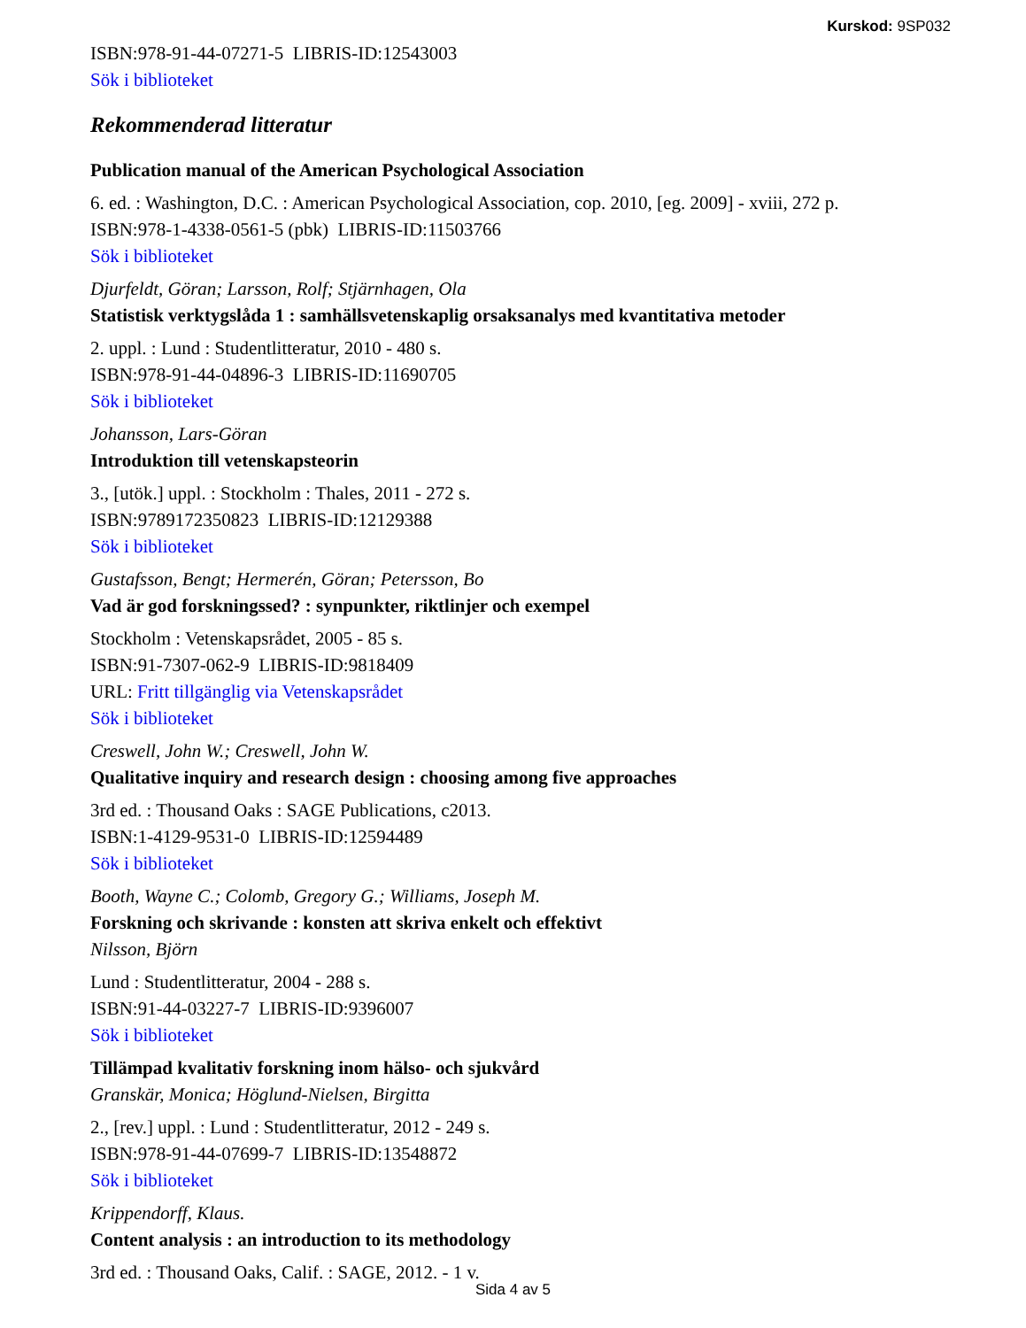Kurskod: 9SP032
ISBN:978-91-44-07271-5 LIBRIS-ID:12543003
Sök i biblioteket
Rekommenderad litteratur
Publication manual of the American Psychological Association
6. ed. : Washington, D.C. : American Psychological Association, cop. 2010, [eg. 2009] - xviii, 272 p.
ISBN:978-1-4338-0561-5 (pbk) LIBRIS-ID:11503766
Sök i biblioteket
Djurfeldt, Göran; Larsson, Rolf; Stjärnhagen, Ola
Statistisk verktygslåda 1 : samhällsvetenskaplig orsaksanalys med kvantitativa metoder
2. uppl. : Lund : Studentlitteratur, 2010 - 480 s.
ISBN:978-91-44-04896-3 LIBRIS-ID:11690705
Sök i biblioteket
Johansson, Lars-Göran
Introduktion till vetenskapsteorin
3., [utök.] uppl. : Stockholm : Thales, 2011 - 272 s.
ISBN:9789172350823 LIBRIS-ID:12129388
Sök i biblioteket
Gustafsson, Bengt; Hermerén, Göran; Petersson, Bo
Vad är god forskningssed? : synpunkter, riktlinjer och exempel
Stockholm : Vetenskapsrådet, 2005 - 85 s.
ISBN:91-7307-062-9 LIBRIS-ID:9818409
URL: Fritt tillgänglig via Vetenskapsrådet
Sök i biblioteket
Creswell, John W.; Creswell, John W.
Qualitative inquiry and research design : choosing among five approaches
3rd ed. : Thousand Oaks : SAGE Publications, c2013.
ISBN:1-4129-9531-0 LIBRIS-ID:12594489
Sök i biblioteket
Booth, Wayne C.; Colomb, Gregory G.; Williams, Joseph M.
Forskning och skrivande : konsten att skriva enkelt och effektivt
Nilsson, Björn
Lund : Studentlitteratur, 2004 - 288 s.
ISBN:91-44-03227-7 LIBRIS-ID:9396007
Sök i biblioteket
Tillämpad kvalitativ forskning inom hälso- och sjukvård
Granskär, Monica; Höglund-Nielsen, Birgitta
2., [rev.] uppl. : Lund : Studentlitteratur, 2012 - 249 s.
ISBN:978-91-44-07699-7 LIBRIS-ID:13548872
Sök i biblioteket
Krippendorff, Klaus.
Content analysis : an introduction to its methodology
3rd ed. : Thousand Oaks, Calif. : SAGE, 2012. - 1 v.
Sida 4 av 5